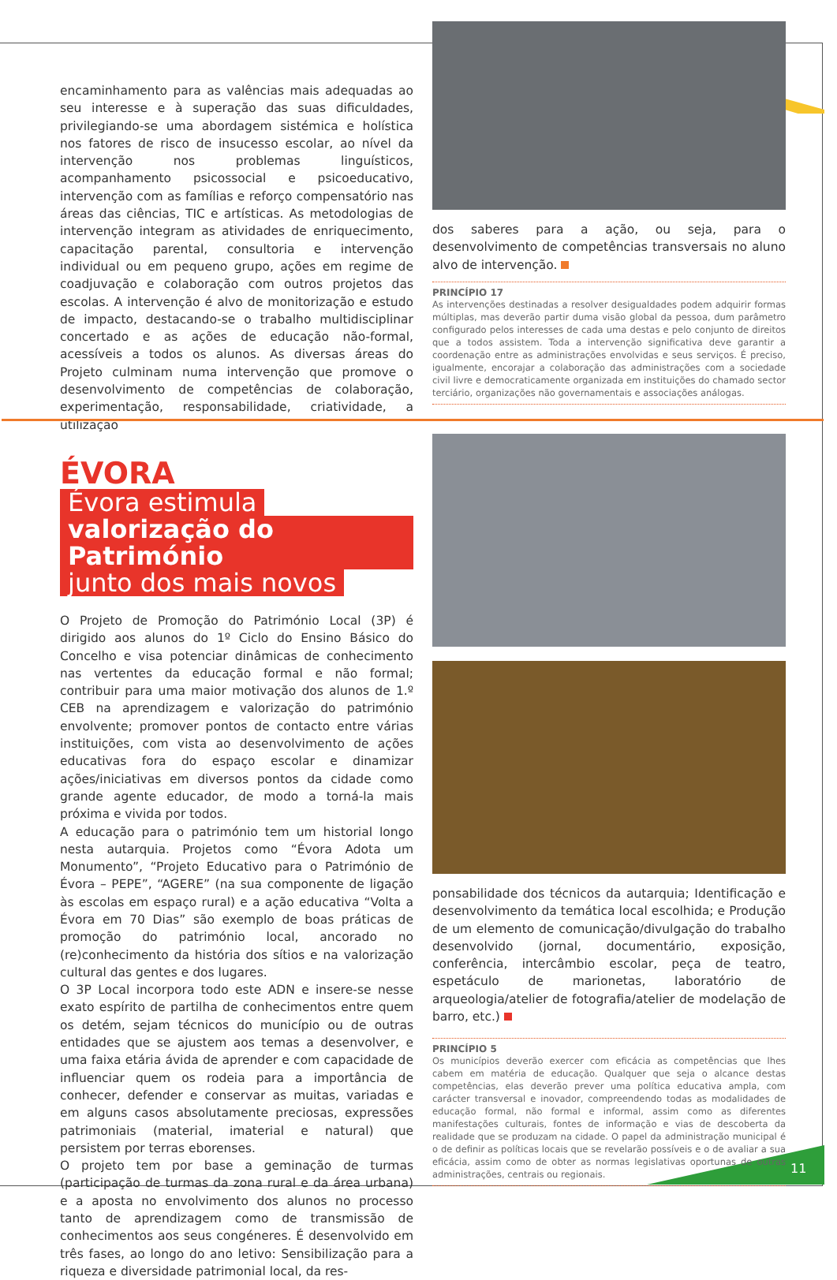encaminhamento para as valências mais adequadas ao seu interesse e à superação das suas dificuldades, privilegiando-se uma abordagem sistémica e holística nos fatores de risco de insucesso escolar, ao nível da intervenção nos problemas linguísticos, acompanhamento psicossocial e psicoeducativo, intervenção com as famílias e reforço compensatório nas áreas das ciências, TIC e artísticas. As metodologias de intervenção integram as atividades de enriquecimento, capacitação parental, consultoria e intervenção individual ou em pequeno grupo, ações em regime de coadjuvação e colaboração com outros projetos das escolas. A intervenção é alvo de monitorização e estudo de impacto, destacando-se o trabalho multidisciplinar concertado e as ações de educação não-formal, acessíveis a todos os alunos. As diversas áreas do Projeto culminam numa intervenção que promove o desenvolvimento de competências de colaboração, experimentação, responsabilidade, criatividade, a utilização
dos saberes para a ação, ou seja, para o desenvolvimento de competências transversais no aluno alvo de intervenção.
PRINCÍPIO 17
As intervenções destinadas a resolver desigualdades podem adquirir formas múltiplas, mas deverão partir duma visão global da pessoa, dum parâmetro configurado pelos interesses de cada uma destas e pelo conjunto de direitos que a todos assistem. Toda a intervenção significativa deve garantir a coordenação entre as administrações envolvidas e seus serviços. É preciso, igualmente, encorajar a colaboração das administrações com a sociedade civil livre e democraticamente organizada em instituições do chamado sector terciário, organizações não governamentais e associações análogas.
ÉVORA
Évora estimula
valorização do Património
junto dos mais novos
O Projeto de Promoção do Património Local (3P) é dirigido aos alunos do 1º Ciclo do Ensino Básico do Concelho e visa potenciar dinâmicas de conhecimento nas vertentes da educação formal e não formal; contribuir para uma maior motivação dos alunos de 1.º CEB na aprendizagem e valorização do património envolvente; promover pontos de contacto entre várias instituições, com vista ao desenvolvimento de ações educativas fora do espaço escolar e dinamizar ações/iniciativas em diversos pontos da cidade como grande agente educador, de modo a torná-la mais próxima e vivida por todos.
A educação para o património tem um historial longo nesta autarquia. Projetos como “Évora Adota um Monumento”, “Projeto Educativo para o Património de Évora – PEPE”, “AGERE” (na sua componente de ligação às escolas em espaço rural) e a ação educativa “Volta a Évora em 70 Dias” são exemplo de boas práticas de promoção do património local, ancorado no (re)conhecimento da história dos sítios e na valorização cultural das gentes e dos lugares.
O 3P Local incorpora todo este ADN e insere-se nesse exato espírito de partilha de conhecimentos entre quem os detém, sejam técnicos do município ou de outras entidades que se ajustem aos temas a desenvolver, e uma faixa etária ávida de aprender e com capacidade de influenciar quem os rodeia para a importância de conhecer, defender e conservar as muitas, variadas e em alguns casos absolutamente preciosas, expressões patrimoniais (material, imaterial e natural) que persistem por terras eborenses.
O projeto tem por base a geminação de turmas (participação de turmas da zona rural e da área urbana) e a aposta no envolvimento dos alunos no processo tanto de aprendizagem como de transmissão de conhecimentos aos seus congéneres. É desenvolvido em três fases, ao longo do ano letivo: Sensibilização para a riqueza e diversidade patrimonial local, da res-
ponsabilidade dos técnicos da autarquia; Identificação e desenvolvimento da temática local escolhida; e Produção de um elemento de comunicação/divulgação do trabalho desenvolvido (jornal, documentário, exposição, conferência, intercâmbio escolar, peça de teatro, espetáculo de marionetas, laboratório de arqueologia/atelier de fotografia/atelier de modelação de barro, etc.)
PRINCÍPIO 5
Os municípios deverão exercer com eficácia as competências que lhes cabem em matéria de educação. Qualquer que seja o alcance destas competências, elas deverão prever uma política educativa ampla, com carácter transversal e inovador, compreendendo todas as modalidades de educação formal, não formal e informal, assim como as diferentes manifestações culturais, fontes de informação e vias de descoberta da realidade que se produzam na cidade. O papel da administração municipal é o de definir as políticas locais que se revelarão possíveis e o de avaliar a sua eficácia, assim como de obter as normas legislativas oportunas de outras administrações, centrais ou regionais.
11